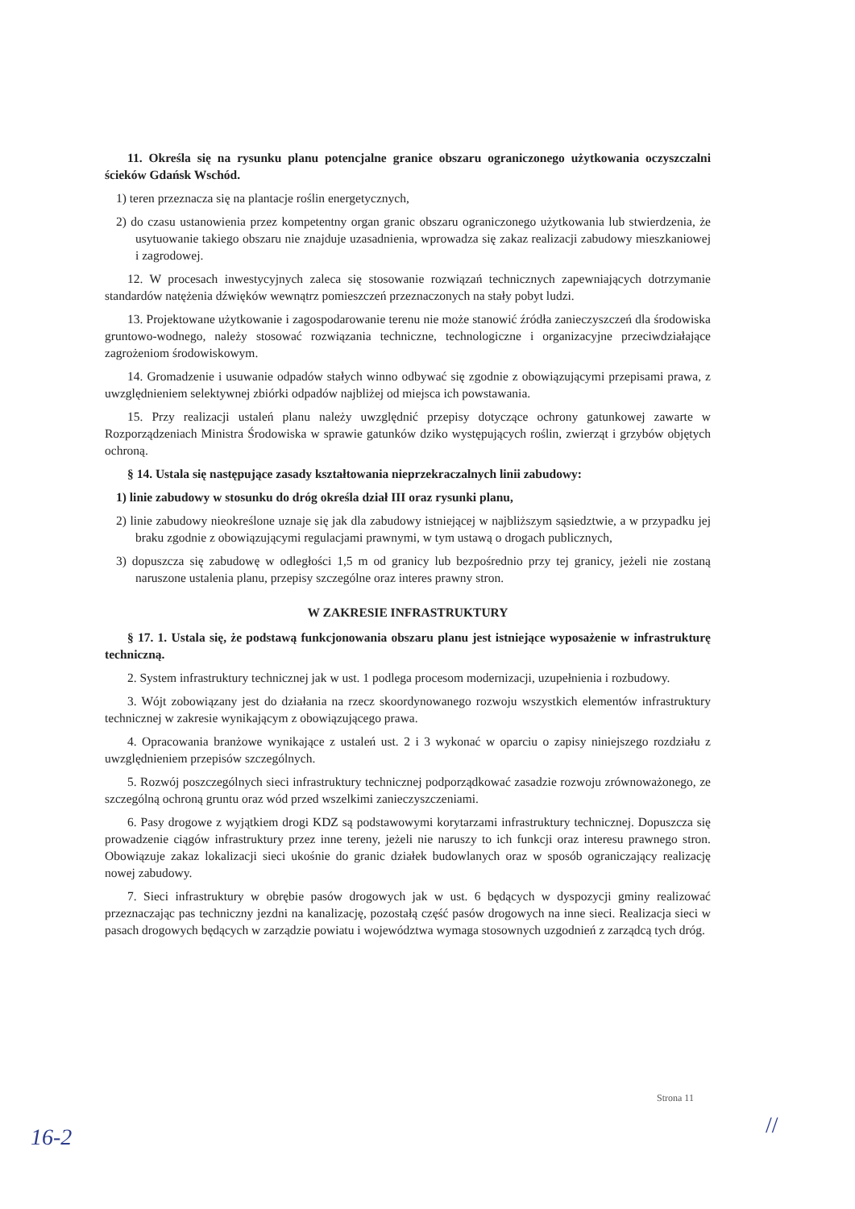11. Określa się na rysunku planu potencjalne granice obszaru ograniczonego użytkowania oczyszczalni ścieków Gdańsk Wschód.
1) teren przeznacza się na plantacje roślin energetycznych,
2) do czasu ustanowienia przez kompetentny organ granic obszaru ograniczonego użytkowania lub stwierdzenia, że usytuowanie takiego obszaru nie znajduje uzasadnienia, wprowadza się zakaz realizacji zabudowy mieszkaniowej i zagrodowej.
12. W procesach inwestycyjnych zaleca się stosowanie rozwiązań technicznych zapewniających dotrzymanie standardów natężenia dźwięków wewnątrz pomieszczeń przeznaczonych na stały pobyt ludzi.
13. Projektowane użytkowanie i zagospodarowanie terenu nie może stanowić źródła zanieczyszczeń dla środowiska gruntowo-wodnego, należy stosować rozwiązania techniczne, technologiczne i organizacyjne przeciwdziałające zagrożeniom środowiskowym.
14. Gromadzenie i usuwanie odpadów stałych winno odbywać się zgodnie z obowiązującymi przepisami prawa, z uwzględnieniem selektywnej zbiórki odpadów najbliżej od miejsca ich powstawania.
15. Przy realizacji ustaleń planu należy uwzględnić przepisy dotyczące ochrony gatunkowej zawarte w Rozporządzeniach Ministra Środowiska w sprawie gatunków dziko występujących roślin, zwierząt i grzybów objętych ochroną.
§ 14. Ustala się następujące zasady kształtowania nieprzekraczalnych linii zabudowy:
1) linie zabudowy w stosunku do dróg określa dział III oraz rysunki planu,
2) linie zabudowy nieokreślone uznaje się jak dla zabudowy istniejącej w najbliższym sąsiedztwie, a w przypadku jej braku zgodnie z obowiązującymi regulacjami prawnymi, w tym ustawą o drogach publicznych,
3) dopuszcza się zabudowę w odległości 1,5 m od granicy lub bezpośrednio przy tej granicy, jeżeli nie zostaną naruszone ustalenia planu, przepisy szczególne oraz interes prawny stron.
W ZAKRESIE INFRASTRUKTURY
§ 17. 1. Ustala się, że podstawą funkcjonowania obszaru planu jest istniejące wyposażenie w infrastrukturę techniczną.
2. System infrastruktury technicznej jak w ust. 1 podlega procesom modernizacji, uzupełnienia i rozbudowy.
3. Wójt zobowiązany jest do działania na rzecz skoordynowanego rozwoju wszystkich elementów infrastruktury technicznej w zakresie wynikającym z obowiązującego prawa.
4. Opracowania branżowe wynikające z ustaleń ust. 2 i 3 wykonać w oparciu o zapisy niniejszego rozdziału z uwzględnieniem przepisów szczególnych.
5. Rozwój poszczególnych sieci infrastruktury technicznej podporządkować zasadzie rozwoju zrównoważonego, ze szczególną ochroną gruntu oraz wód przed wszelkimi zanieczyszczeniami.
6. Pasy drogowe z wyjątkiem drogi KDZ są podstawowymi korytarzami infrastruktury technicznej. Dopuszcza się prowadzenie ciągów infrastruktury przez inne tereny, jeżeli nie naruszy to ich funkcji oraz interesu prawnego stron. Obowiązuje zakaz lokalizacji sieci ukośnie do granic działek budowlanych oraz w sposób ograniczający realizację nowej zabudowy.
7. Sieci infrastruktury w obrębie pasów drogowych jak w ust. 6 będących w dyspozycji gminy realizować przeznaczając pas techniczny jezdni na kanalizację, pozostałą część pasów drogowych na inne sieci. Realizacja sieci w pasach drogowych będących w zarządzie powiatu i województwa wymaga stosownych uzgodnień z zarządcą tych dróg.
Strona 11
16-2 //